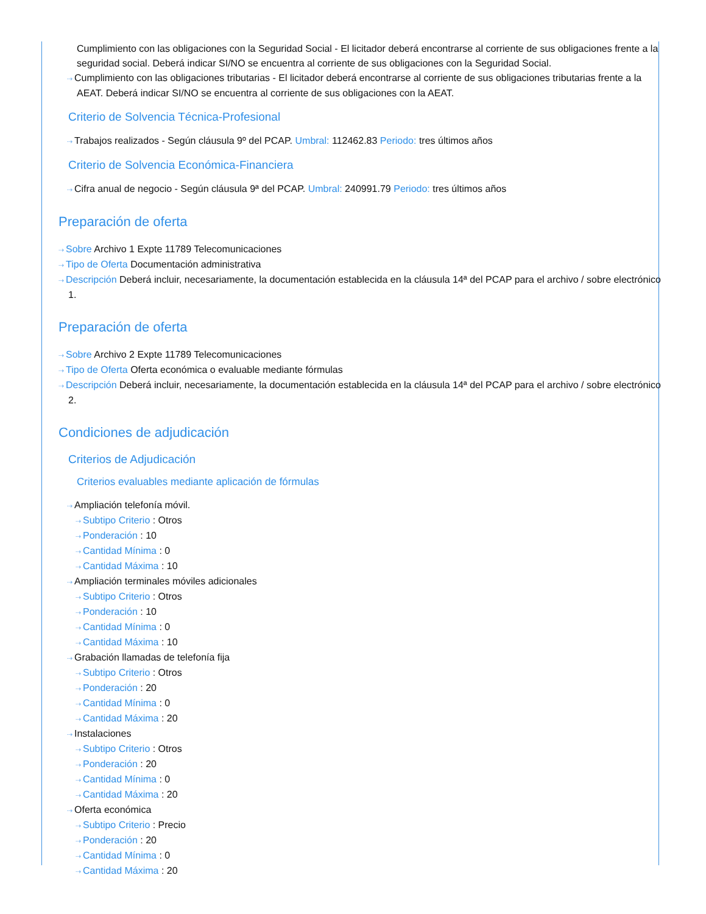Cumplimiento con las obligaciones con la Seguridad Social - El licitador deberá encontrarse al corriente de sus obligaciones frente a la seguridad social. Deberá indicar SI/NO se encuentra al corriente de sus obligaciones con la Seguridad Social.
⇢ Cumplimiento con las obligaciones tributarias - El licitador deberá encontrarse al corriente de sus obligaciones tributarias frente a la AEAT. Deberá indicar SI/NO se encuentra al corriente de sus obligaciones con la AEAT.
Criterio de Solvencia Técnica-Profesional
⇢ Trabajos realizados - Según cláusula 9º del PCAP. Umbral: 112462.83 Periodo: tres últimos años
Criterio de Solvencia Económica-Financiera
⇢ Cifra anual de negocio - Según cláusula 9ª del PCAP. Umbral: 240991.79 Periodo: tres últimos años
Preparación de oferta
⇢ Sobre Archivo 1 Expte 11789 Telecomunicaciones
⇢ Tipo de Oferta Documentación administrativa
⇢ Descripción Deberá incluir, necesariamente, la documentación establecida en la cláusula 14ª del PCAP para el archivo / sobre electrónico 1.
Preparación de oferta
⇢ Sobre Archivo 2 Expte 11789 Telecomunicaciones
⇢ Tipo de Oferta Oferta económica o evaluable mediante fórmulas
⇢ Descripción Deberá incluir, necesariamente, la documentación establecida en la cláusula 14ª del PCAP para el archivo / sobre electrónico 2.
Condiciones de adjudicación
Criterios de Adjudicación
Criterios evaluables mediante aplicación de fórmulas
⇢ Ampliación telefonía móvil.
⇢ Subtipo Criterio : Otros
⇢ Ponderación : 10
⇢ Cantidad Mínima : 0
⇢ Cantidad Máxima : 10
⇢ Ampliación terminales móviles adicionales
⇢ Subtipo Criterio : Otros
⇢ Ponderación : 10
⇢ Cantidad Mínima : 0
⇢ Cantidad Máxima : 10
⇢ Grabación llamadas de telefonía fija
⇢ Subtipo Criterio : Otros
⇢ Ponderación : 20
⇢ Cantidad Mínima : 0
⇢ Cantidad Máxima : 20
⇢ Instalaciones
⇢ Subtipo Criterio : Otros
⇢ Ponderación : 20
⇢ Cantidad Mínima : 0
⇢ Cantidad Máxima : 20
⇢ Oferta económica
⇢ Subtipo Criterio : Precio
⇢ Ponderación : 20
⇢ Cantidad Mínima : 0
⇢ Cantidad Máxima : 20